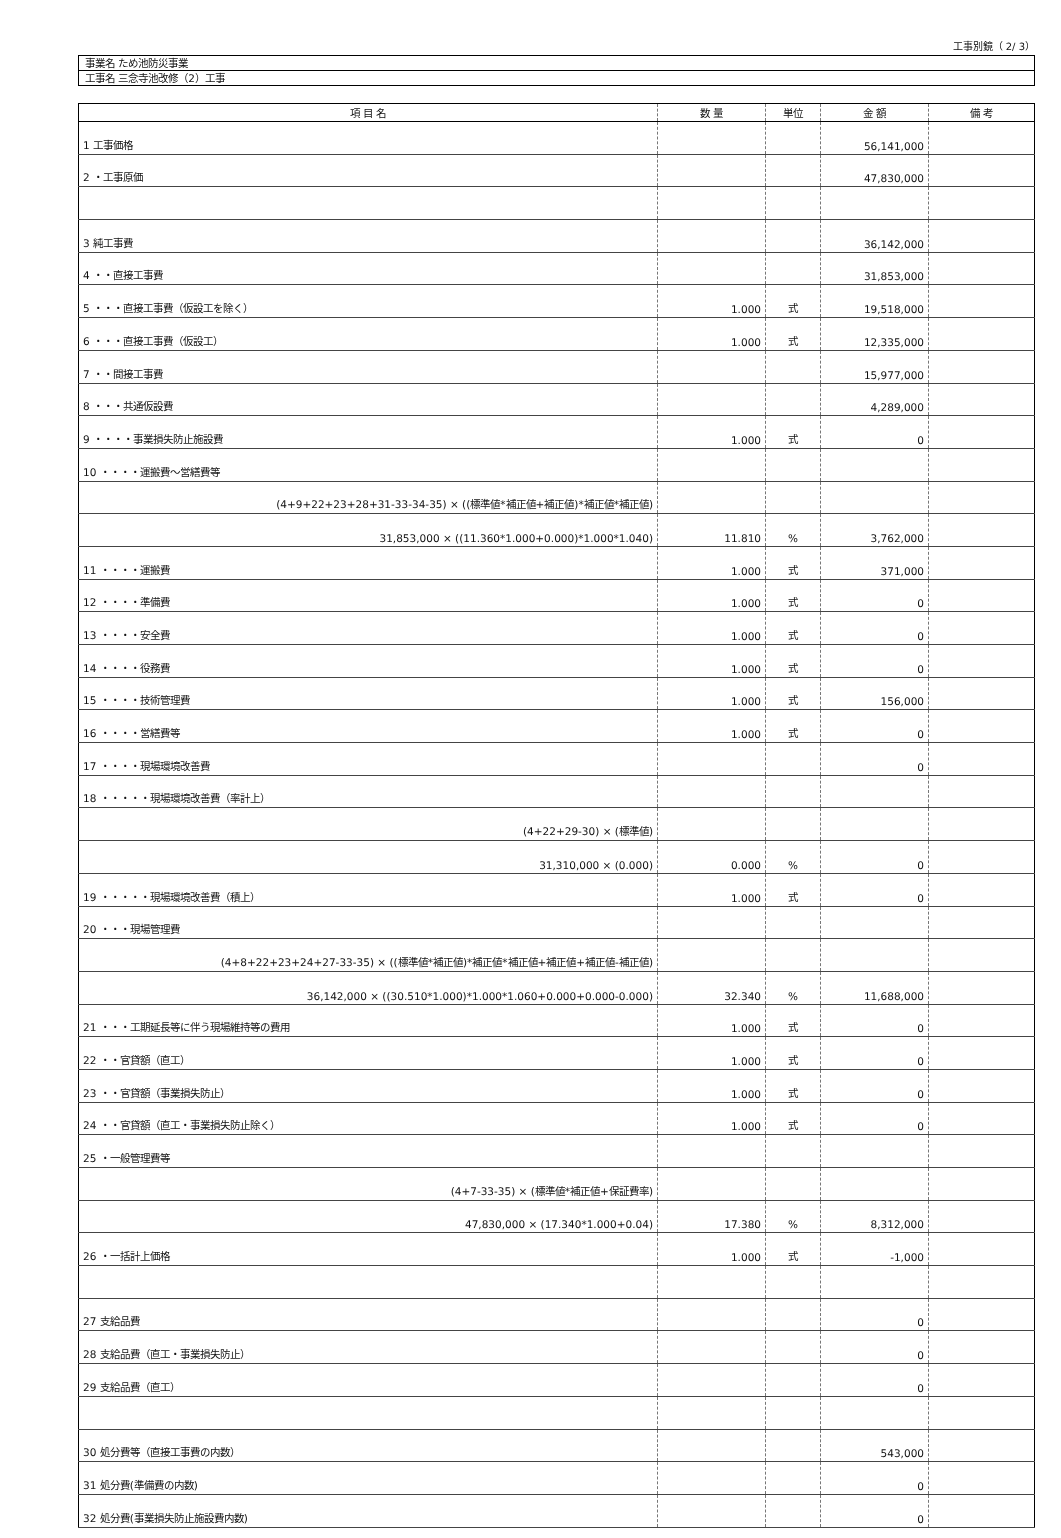工事別鏡（ 2/ 3）
事業名 ため池防災事業
工事名 三念寺池改修（2）工事
| 項 目 名 | 数 量 | 単位 | 金 額 | 備 考 |
| --- | --- | --- | --- | --- |
| 1 工事価格 | | | 56,141,000 | |
| 2 ・工事原価 | | | 47,830,000 | |
| 3 純工事費 | | | 36,142,000 | |
| 4 ・・直接工事費 | | | 31,853,000 | |
| 5 ・・・直接工事費（仮設工を除く） | 1.000 | 式 | 19,518,000 | |
| 6 ・・・直接工事費（仮設工） | 1.000 | 式 | 12,335,000 | |
| 7 ・・間接工事費 | | | 15,977,000 | |
| 8 ・・・共通仮設費 | | | 4,289,000 | |
| 9 ・・・・事業損失防止施設費 | 1.000 | 式 | 0 | |
| 10 ・・・・運搬費～営繕費等 | | | | |
| (4+9+22+23+28+31-33-34-35) × ((標準値*補正値+補正値)*補正値*補正値) | | | | |
| 31,853,000 × ((11.360*1.000+0.000)*1.000*1.040) | 11.810 | % | 3,762,000 | |
| 11 ・・・・運搬費 | 1.000 | 式 | 371,000 | |
| 12 ・・・・準備費 | 1.000 | 式 | 0 | |
| 13 ・・・・安全費 | 1.000 | 式 | 0 | |
| 14 ・・・・役務費 | 1.000 | 式 | 0 | |
| 15 ・・・・技術管理費 | 1.000 | 式 | 156,000 | |
| 16 ・・・・営繕費等 | 1.000 | 式 | 0 | |
| 17 ・・・・現場環境改善費 | | | 0 | |
| 18 ・・・・・現場環境改善費（率計上） | | | | |
| (4+22+29-30) × (標準値) | | | | |
| 31,310,000 × (0.000) | 0.000 | % | 0 | |
| 19 ・・・・・現場環境改善費（積上） | 1.000 | 式 | 0 | |
| 20 ・・・現場管理費 | | | | |
| (4+8+22+23+24+27-33-35) × ((標準値*補正値)*補正値*補正値+補正値+補正値-補正値) | | | | |
| 36,142,000 × ((30.510*1.000)*1.000*1.060+0.000+0.000-0.000) | 32.340 | % | 11,688,000 | |
| 21 ・・・工期延長等に伴う現場維持等の費用 | 1.000 | 式 | 0 | |
| 22 ・・官貸額（直工） | 1.000 | 式 | 0 | |
| 23 ・・官貸額（事業損失防止） | 1.000 | 式 | 0 | |
| 24 ・・官貸額（直工・事業損失防止除く） | 1.000 | 式 | 0 | |
| 25 ・一般管理費等 | | | | |
| (4+7-33-35) × (標準値*補正値+保証費率) | | | | |
| 47,830,000 × (17.340*1.000+0.04) | 17.380 | % | 8,312,000 | |
| 26 ・一括計上価格 | 1.000 | 式 | -1,000 | |
| 27 支給品費 | | | 0 | |
| 28 支給品費（直工・事業損失防止） | | | 0 | |
| 29 支給品費（直工） | | | 0 | |
| 30 処分費等（直接工事費の内数） | | | 543,000 | |
| 31 処分費(準備費の内数) | | | 0 | |
| 32 処分費(事業損失防止施設費内数) | | | 0 | |